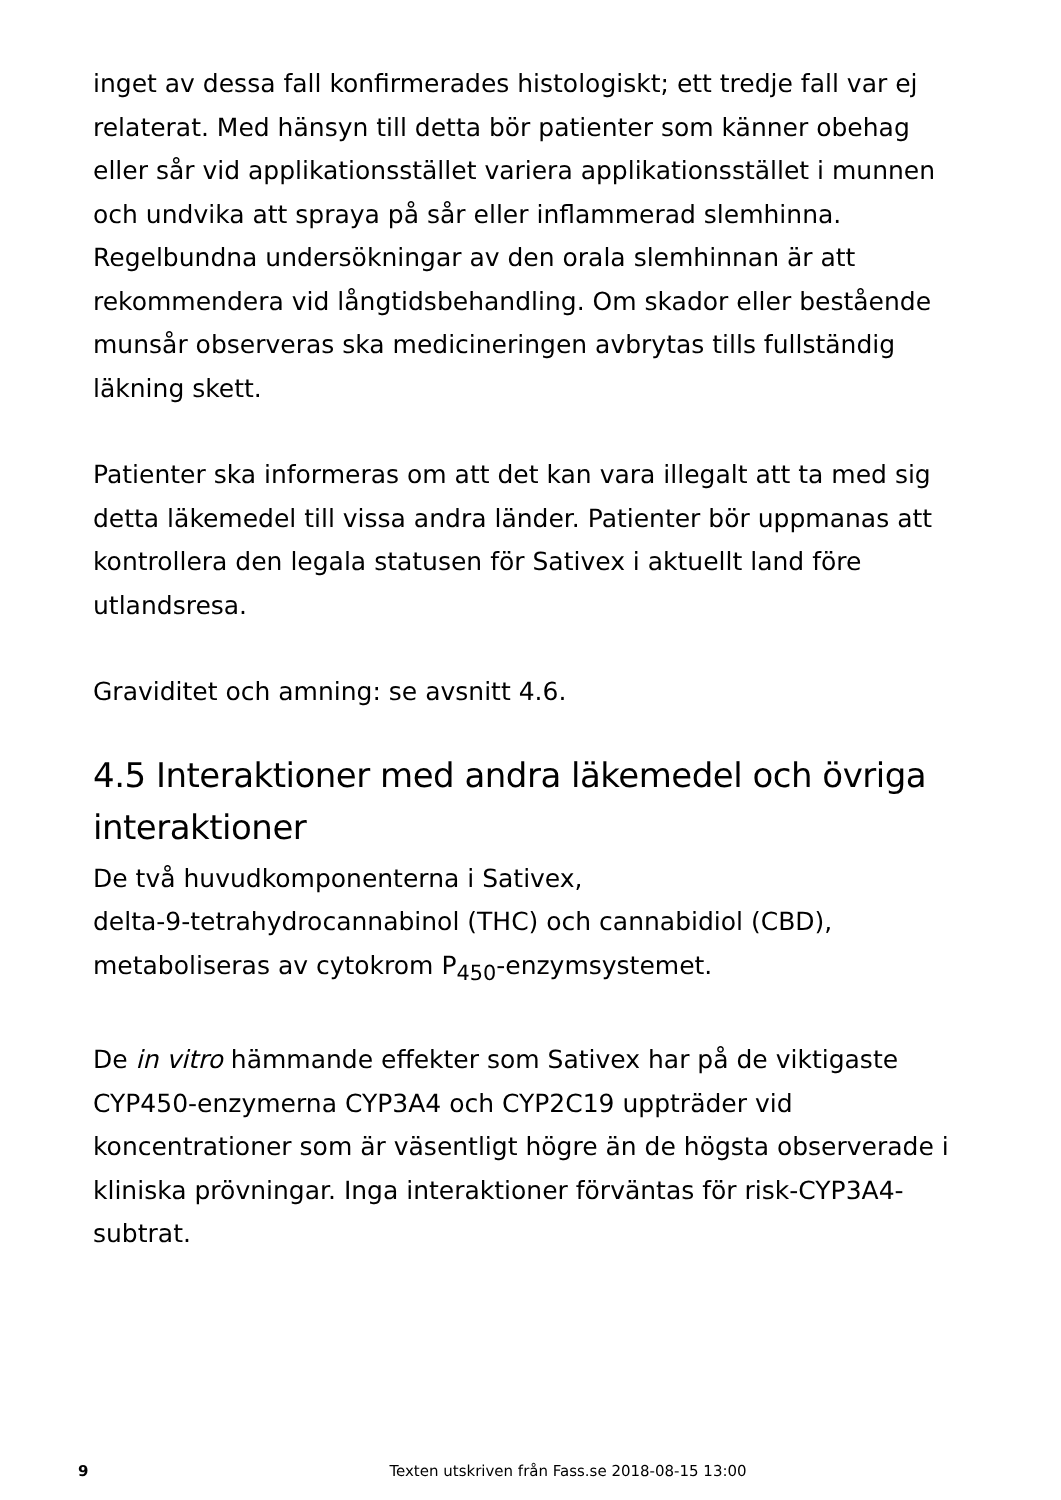inget av dessa fall konfirmerades histologiskt; ett tredje fall var ej relaterat. Med hänsyn till detta bör patienter som känner obehag eller sår vid applikationsstället variera applikationsstället i munnen och undvika att spraya på sår eller inflammerad slemhinna. Regelbundna undersökningar av den orala slemhinnan är att rekommendera vid långtidsbehandling. Om skador eller bestående munsår observeras ska medicineringen avbrytas tills fullständig läkning skett.
Patienter ska informeras om att det kan vara illegalt att ta med sig detta läkemedel till vissa andra länder. Patienter bör uppmanas att kontrollera den legala statusen för Sativex i aktuellt land före utlandsresa.
Graviditet och amning: se avsnitt 4.6.
4.5 Interaktioner med andra läkemedel och övriga interaktioner
De två huvudkomponenterna i Sativex,
delta-9-tetrahydrocannabinol (THC) och cannabidiol (CBD), metaboliseras av cytokrom P<sub>450</sub>-enzymsystemet.
De in vitro hämmande effekter som Sativex har på de viktigaste CYP450-enzymerna CYP3A4 och CYP2C19 uppträder vid koncentrationer som är väsentligt högre än de högsta observerade i kliniska prövningar. Inga interaktioner förväntas för risk-CYP3A4-subtrat.
9
Texten utskriven från Fass.se 2018-08-15 13:00